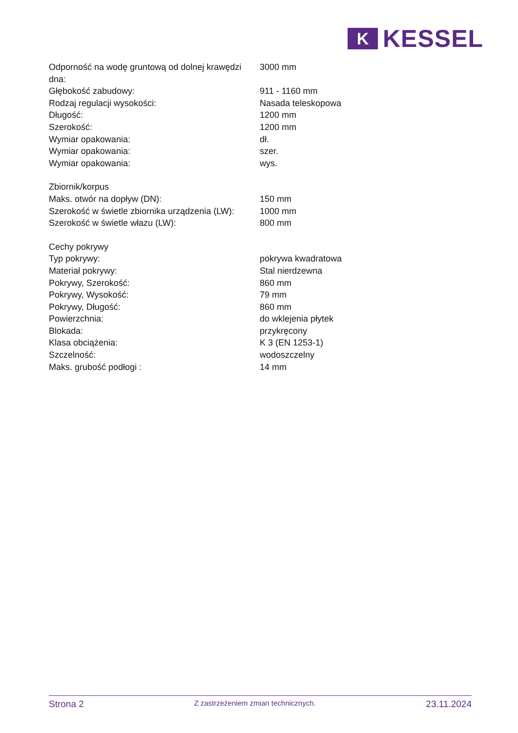K
KESSEL
| Odporność na wodę gruntową od dolnej krawędzi dna: | 3000 mm |
| Głębokość zabudowy: | 911 - 1160 mm |
| Rodzaj regulacji wysokości: | Nasada teleskopowa |
| Długość: | 1200 mm |
| Szerokość: | 1200 mm |
| Wymiar opakowania: | dł. |
| Wymiar opakowania: | szer. |
| Wymiar opakowania: | wys. |
| Zbiornik/korpus | |
| Maks. otwór na dopływ (DN): | 150 mm |
| Szerokość w świetle zbiornika urządzenia (LW): | 1000 mm |
| Szerokość w świetle włazu (LW): | 800 mm |
| Cechy pokrywy | |
| Typ pokrywy: | pokrywa kwadratowa |
| Materiał pokrywy: | Stal nierdzewna |
| Pokrywy, Szerokość: | 860 mm |
| Pokrywy, Wysokość: | 79 mm |
| Pokrywy, Długość: | 860 mm |
| Powierzchnia: | do wklejenia płytek |
| Blokada: | przykręcony |
| Klasa obciążenia: | K 3 (EN 1253-1) |
| Szczelność: | wodoszczelny |
| Maks. grubość podłogi : | 14 mm |
Strona 2
Z zastrzeżeniem zmian technicznych.
23.11.2024